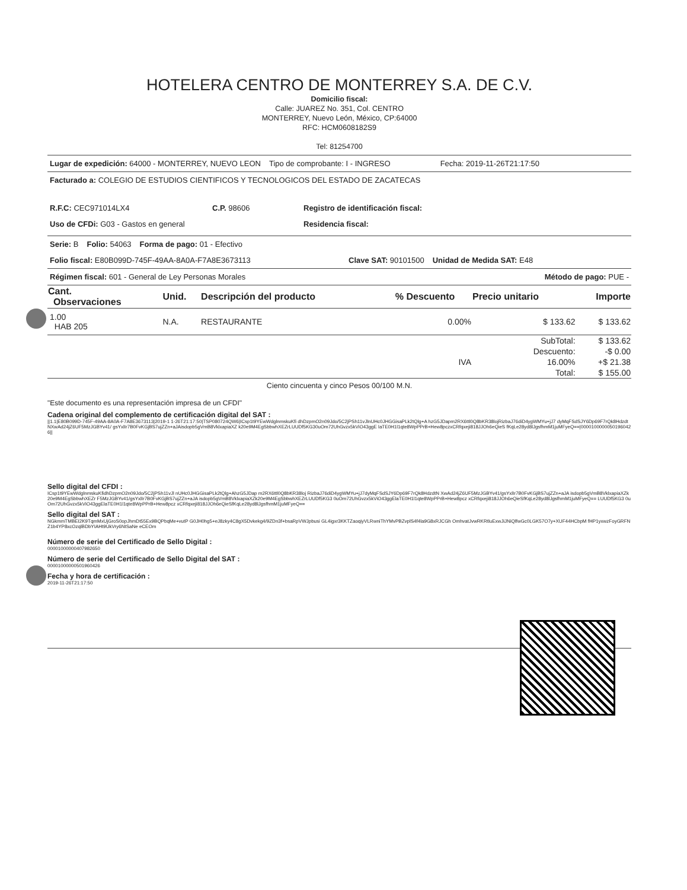HOTELERA CENTRO DE MONTERREY S.A. DE C.V.
Domicilio fiscal:
Calle: JUAREZ No. 351, Col. CENTRO
MONTERREY, Nuevo León, México, CP:64000
RFC: HCM0608182S9
Tel: 81254700
Lugar de expedición: 64000 - MONTERREY, NUEVO LEON Tipo de comprobante: I - INGRESO Fecha: 2019-11-26T21:17:50
Facturado a: COLEGIO DE ESTUDIOS CIENTIFICOS Y TECNOLOGICOS DEL ESTADO DE ZACATECAS
R.F.C: CEC971014LX4 C.P. 98606 Registro de identificación fiscal:
Uso de CFDi: G03 - Gastos en general Residencia fiscal:
Serie: B Folio: 54063 Forma de pago: 01 - Efectivo
Folio fiscal: E80B099D-745F-49AA-8A0A-F7A8E3673113 Clave SAT: 90101500 Unidad de Medida SAT: E48
Régimen fiscal: 601 - General de Ley Personas Morales Método de pago: PUE -
| Cant. Observaciones | Unid. | Descripción del producto | % Descuento | Precio unitario | Importe |
| --- | --- | --- | --- | --- | --- |
| 1.00 HAB 205 | N.A. | RESTAURANTE | 0.00% | $ 133.62 | $ 133.62 |
| | | | | SubTotal: | $ 133.62 |
| | | | | Descuento: | -$ 0.00 |
| IVA | | | | 16.00% | +$ 21.38 |
| | | | | Total: | $ 155.00 |
Ciento cincuenta y cinco Pesos 00/100 M.N.
"Este documento es una representación impresa de un CFDI"
Cadena original del complemento de certificación digital del SAT :
||1.1|E80B099D-745F-49AA-8A0A-F7A8E3673113|2019-1 1-26T21:17:50|TSP080724QW6|ICsp1t9YEwWdglnmskuKfi dhDzpmO2n09Jdo/5C2jPSh11vJlnUHc0JHGGisaPLk2tQlg+A hzG5JDapm2RX6ttl0Q8bKR38lojRizbaJ76diD4ygWMYu+jJ7 dyMqFSdSJY6Dp69F7rQk8HdzdtNXwAd24jZ6UF5MzJGBYv41/ gsYxlIr7B0FvKGjBS7ujZZn+aJAisdopb5gVmB8VklxapiaXZ k20e9M4EgSbbwhXEZrLUUDf5KG30uOm72UhGvzx5kViO43ggE laTE0H1l1qte8WpPPrB+Hew8pczxCRfqxeji818JJOh6eQieS fKqLe28yd8lJgsfhmM1juMFyeQ==|00001000000501960426||
Sello digital del CFDI :
ICsp1t9YEwWdglnmskuKfidhDzpmO2n09Jdo/5C2jPSh11vJl nUHc0JHGGisaPLk2tQlg+AhzG5JDap m2RX6ttl0Q8bKR38loj RizbaJ76diD4ygWMYu+jJ7dyMqFSdSJY6Dp69F7rQk8HdzdtN XwAd24jZ6UF5MzJGBYv41/gsYxlIr7B0FvKGjBS7ujZZn+aJA isdopb5gVmB8VklxapiaXZk20e9M4EgSbbwhXEZr F5MzJGBYv41/gsYxlIr7B0FvKGjBS7ujZZn+aJA isdopb5gVmB8VklxapiaXZk20e9M4EgSbbwhXEZrLUUDf5KG3 0uOm72UhGvzx5kViO43ggElaTE0H1l1qte8WpPPrB+Hew8pcz xCRfqxeji818JJOh6eQieSfKqLe28yd8lJgsfhmM1juMFyeQ== LUUDf5KG3 0uOm72UhGvzx5kViO43ggElaTE0H1l1qte8WpPPrB+Hew8pcz xCRfqxeji818JJOh6eQieSfKqLe28yd8lJgsfhmM1juMFyeQ==
Sello digital del SAT :
NGkmmTMBEI2K9TqmMxUjGroS0opJhmDt55Ex9BQPbqMe+vutP G0JH0hg5+eJ8zky4C8gX5Dvkekg4/9ZDn3f+bsaRpVWJpbusi GL4igxr3KKTZaoqiyVLRwniThYMvPBZvplS4f4la9G8xRJCGh OmhvatJvwRKRtluExwJiJNiQlfwGc0LGK57O7y+XUF44HCbpM fHP1yxwzFoyGRFNZ1b4YP8xcOzqlBDbYIAHt9UkVry6NtSaNe eCEOm
Número de serie del Certificado de Sello Digital :
00001000000407982650
Número de serie del Certificado de Sello Digital del SAT :
00001000000501960426
Fecha y hora de certificación :
2019-11-26T21:17:50